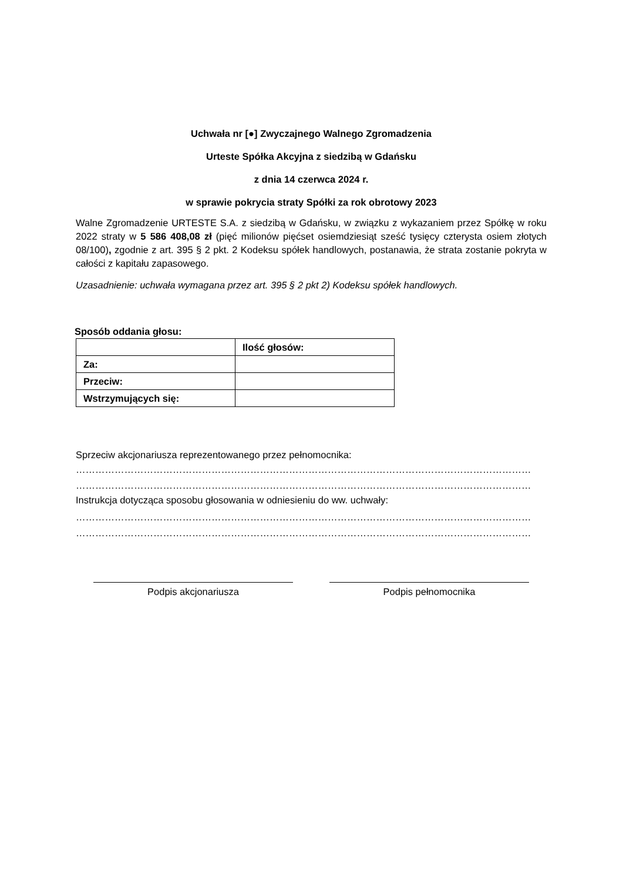Uchwała nr [●] Zwyczajnego Walnego Zgromadzenia
Urteste Spółka Akcyjna z siedzibą w Gdańsku
z dnia 14 czerwca 2024 r.
w sprawie pokrycia straty Spółki za rok obrotowy 2023
Walne Zgromadzenie URTESTE S.A. z siedzibą w Gdańsku, w związku z wykazaniem przez Spółkę w roku 2022 straty w 5 586 408,08 zł (pięć milionów pięćset osiemdziesiąt sześć tysięcy czterysta osiem złotych 08/100), zgodnie z art. 395 § 2 pkt. 2 Kodeksu spółek handlowych, postanawia, że strata zostanie pokryta w całości z kapitału zapasowego.
Uzasadnienie: uchwała wymagana przez art. 395 § 2 pkt 2) Kodeksu spółek handlowych.
Sposób oddania głosu:
| | Ilość głosów: |
| Za: | |
| Przeciw: | |
| Wstrzymujących się: | |
Sprzeciw akcjonariusza reprezentowanego przez pełnomocnika:
……………………………………………………………………………………………………………………………
……………………………………………………………………………………………………………………………
Instrukcja dotycząca sposobu głosowania w odniesieniu do ww. uchwały:
……………………………………………………………………………………………………………………………
……………………………………………………………………………………………………………………………
Podpis akcjonariusza Podpis pełnomocnika